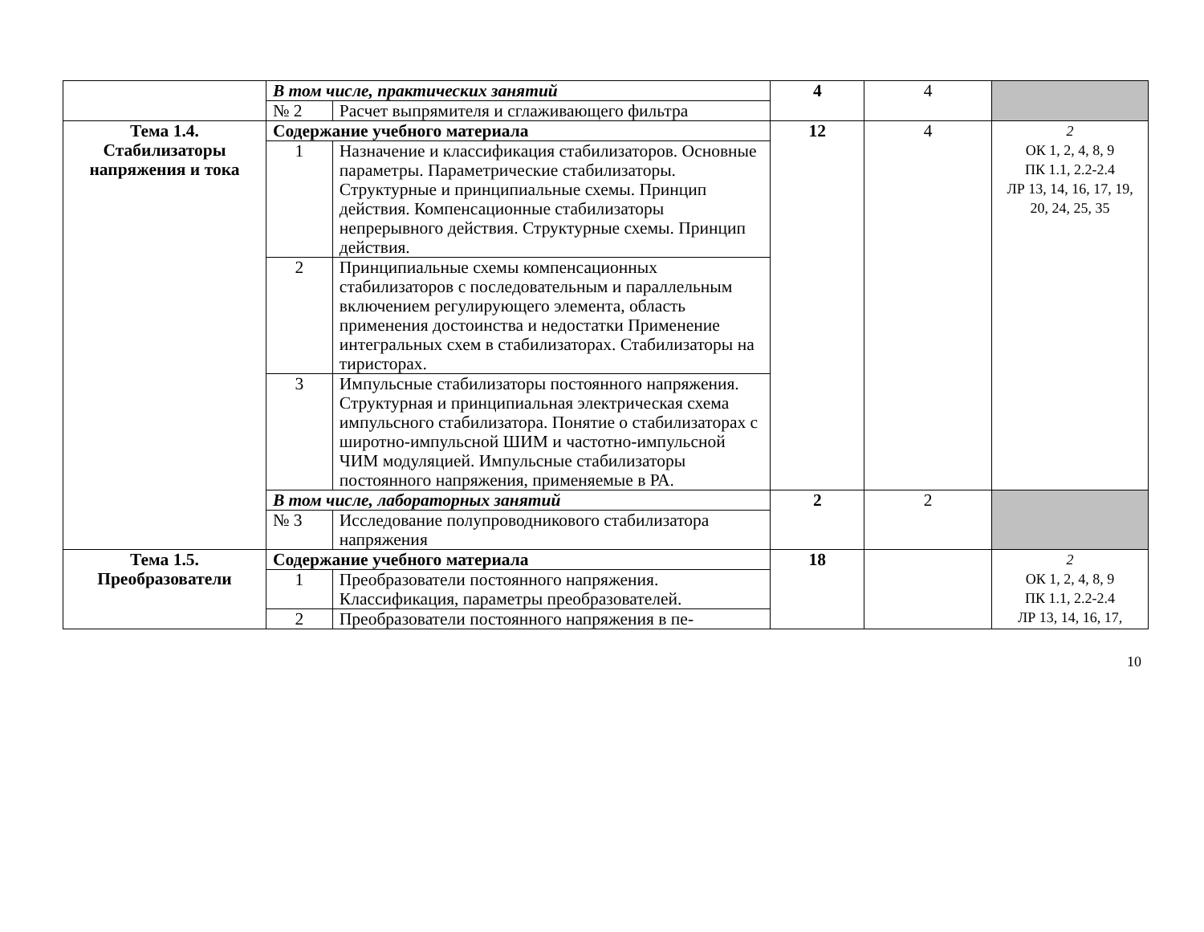| | В том числе, практических занятий | | 4 | 4 | |
| | № 2 | Расчет выпрямителя и сглаживающего фильтра | | | |
| Тема 1.4. Стабилизаторы напряжения и тока | Содержание учебного материала | | 12 | 4 | 2 ОК 1, 2, 4, 8, 9 ПК 1.1, 2.2-2.4 ЛР 13, 14, 16, 17, 19, 20, 24, 25, 35 |
| | 1 | Назначение и классификация стабилизаторов. Основные параметры. Параметрические стабилизаторы. Структурные и принципиальные схемы. Принцип действия. Компенсационные стабилизаторы непрерывного действия. Структурные схемы. Принцип действия. | | | |
| | 2 | Принципиальные схемы компенсационных стабилизаторов с последовательным и параллельным включением регулирующего элемента, область применения достоинства и недостатки Применение интегральных схем в стабилизаторах. Стабилизаторы на тиристорах. | | | |
| | 3 | Импульсные стабилизаторы постоянного напряжения. Структурная и принципиальная электрическая схема импульсного стабилизатора. Понятие о стабилизаторах с широтно-импульсной ШИМ и частотно-импульсной ЧИМ модуляцией. Импульсные стабилизаторы постоянного напряжения, применяемые в РА. | | | |
| | В том числе, лабораторных занятий | | 2 | 2 | |
| | № 3 | Исследование полупроводникового стабилизатора напряжения | | | |
| Тема 1.5. Преобразователи | Содержание учебного материала | | 18 | | 2 ОК 1, 2, 4, 8, 9 ПК 1.1, 2.2-2.4 ЛР 13, 14, 16, 17, |
| | 1 | Преобразователи постоянного напряжения. Классификация, параметры преобразователей. | | | |
| | 2 | Преобразователи постоянного напряжения в пе- | | | |
10